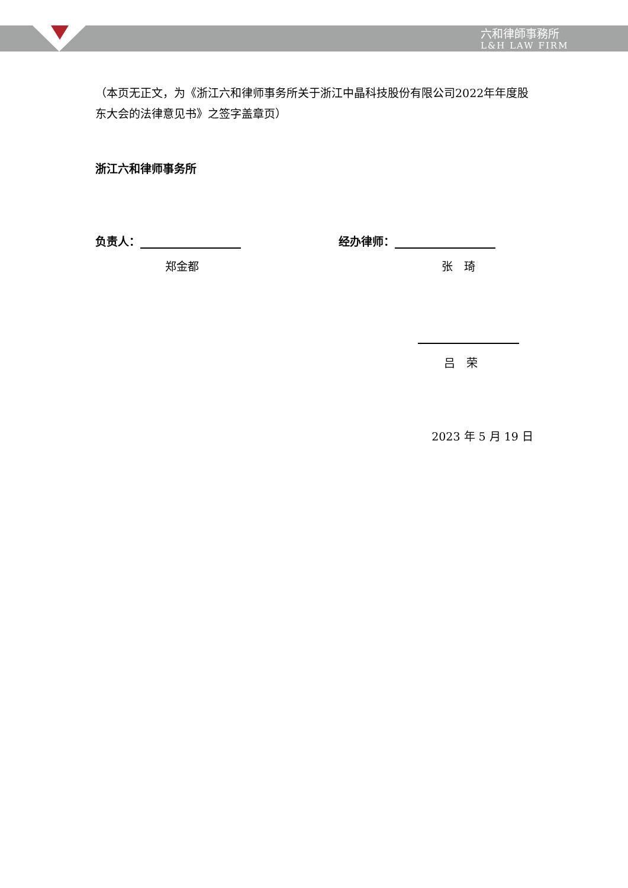六和律師事務所
L&H LAW FIRM
（本页无正文，为《浙江六和律师事务所关于浙江中晶科技股份有限公司2022年年度股东大会的法律意见书》之签字盖章页）
浙江六和律师事务所
负责人： 经办律师：
郑金都 张　琦
吕　荣
2023 年 5 月 19 日